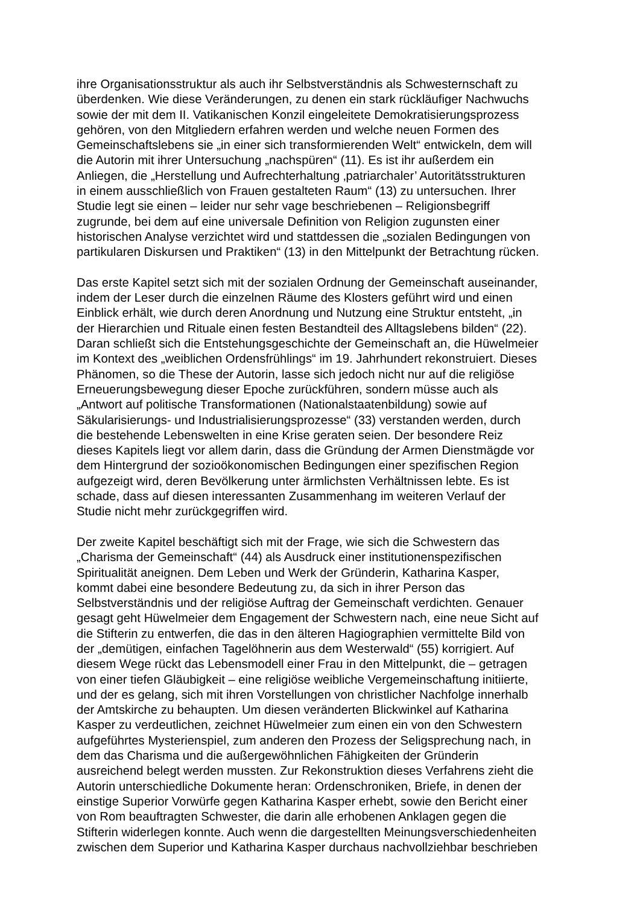ihre Organisationsstruktur als auch ihr Selbstverständnis als Schwesternschaft zu
überdenken. Wie diese Veränderungen, zu denen ein stark rückläufiger Nachwuchs
sowie der mit dem II. Vatikanischen Konzil eingeleitete Demokratisierungsprozess
gehören, von den Mitgliedern erfahren werden und welche neuen Formen des
Gemeinschaftslebens sie „in einer sich transformierenden Welt“ entwickeln, dem will
die Autorin mit ihrer Untersuchung „nachspüren“ (11). Es ist ihr außerdem ein
Anliegen, die „Herstellung und Aufrechterhaltung ‚patriarchaler’ Autoritätsstrukturen
in einem ausschließlich von Frauen gestalteten Raum“ (13) zu untersuchen. Ihrer
Studie legt sie einen – leider nur sehr vage beschriebenen – Religionsbegriff
zugrunde, bei dem auf eine universale Definition von Religion zugunsten einer
historischen Analyse verzichtet wird und stattdessen die „sozialen Bedingungen von
partikularen Diskursen und Praktiken“ (13) in den Mittelpunkt der Betrachtung rücken.
Das erste Kapitel setzt sich mit der sozialen Ordnung der Gemeinschaft auseinander,
indem der Leser durch die einzelnen Räume des Klosters geführt wird und einen
Einblick erhält, wie durch deren Anordnung und Nutzung eine Struktur entsteht, „in
der Hierarchien und Rituale einen festen Bestandteil des Alltagslebens bilden“ (22).
Daran schließt sich die Entstehungsgeschichte der Gemeinschaft an, die Hüwelmeier
im Kontext des „weiblichen Ordensfrühlings“ im 19. Jahrhundert rekonstruiert. Dieses
Phänomen, so die These der Autorin, lasse sich jedoch nicht nur auf die religiöse
Erneuerungsbewegung dieser Epoche zurückführen, sondern müsse auch als
„Antwort auf politische Transformationen (Nationalstaatenbildung) sowie auf
Säkularisierungs- und Industrialisierungsprozesse“ (33) verstanden werden, durch
die bestehende Lebenswelten in eine Krise geraten seien. Der besondere Reiz
dieses Kapitels liegt vor allem darin, dass die Gründung der Armen Dienstmägde vor
dem Hintergrund der sozioökonomischen Bedingungen einer spezifischen Region
aufgezeigt wird, deren Bevölkerung unter ärmlichsten Verhältnissen lebte. Es ist
schade, dass auf diesen interessanten Zusammenhang im weiteren Verlauf der
Studie nicht mehr zurückgegriffen wird.
Der zweite Kapitel beschäftigt sich mit der Frage, wie sich die Schwestern das
„Charisma der Gemeinschaft“ (44) als Ausdruck einer institutionenspezifischen
Spiritualität aneignen. Dem Leben und Werk der Gründerin, Katharina Kasper,
kommt dabei eine besondere Bedeutung zu, da sich in ihrer Person das
Selbstverständnis und der religiöse Auftrag der Gemeinschaft verdichten. Genauer
gesagt geht Hüwelmeier dem Engagement der Schwestern nach, eine neue Sicht auf
die Stifterin zu entwerfen, die das in den älteren Hagiographien vermittelte Bild von
der „demütigen, einfachen Tagelöhnerin aus dem Westerwald“ (55) korrigiert. Auf
diesem Wege rückt das Lebensmodell einer Frau in den Mittelpunkt, die – getragen
von einer tiefen Gläubigkeit – eine religiöse weibliche Vergemeinschaftung initiierte,
und der es gelang, sich mit ihren Vorstellungen von christlicher Nachfolge innerhalb
der Amtskirche zu behaupten. Um diesen veränderten Blickwinkel auf Katharina
Kasper zu verdeutlichen, zeichnet Hüwelmeier zum einen ein von den Schwestern
aufgeführtes Mysterienspiel, zum anderen den Prozess der Seligsprechung nach, in
dem das Charisma und die außergewöhnlichen Fähigkeiten der Gründerin
ausreichend belegt werden mussten. Zur Rekonstruktion dieses Verfahrens zieht die
Autorin unterschiedliche Dokumente heran: Ordenschroniken, Briefe, in denen der
einstige Superior Vorwürfe gegen Katharina Kasper erhebt, sowie den Bericht einer
von Rom beauftragten Schwester, die darin alle erhobenen Anklagen gegen die
Stifterin widerlegen konnte. Auch wenn die dargestellten Meinungsverschiedenheiten
zwischen dem Superior und Katharina Kasper durchaus nachvollziehbar beschrieben